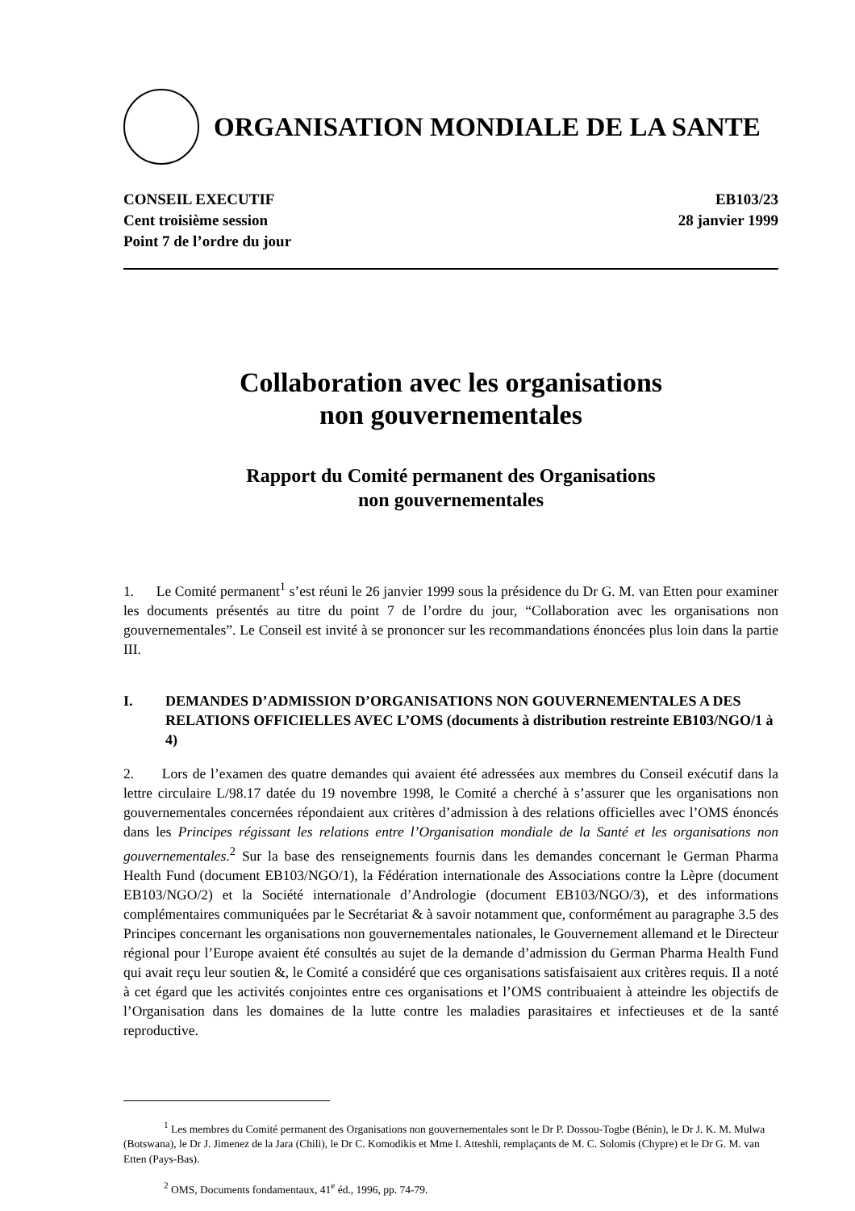ORGANISATION MONDIALE DE LA SANTE
CONSEIL EXECUTIF
Cent troisième session
Point 7 de l’ordre du jour
EB103/23
28 janvier 1999
Collaboration avec les organisations
non gouvernementales
Rapport du Comité permanent des Organisations
non gouvernementales
1. Le Comité permanent<sup>1</sup> s’est réuni le 26 janvier 1999 sous la présidence du Dr G. M. van Etten pour examiner les documents présentés au titre du point 7 de l’ordre du jour, “Collaboration avec les organisations non gouvernementales”. Le Conseil est invité à se prononcer sur les recommandations énoncées plus loin dans la partie III.
I. DEMANDES D’ADMISSION D’ORGANISATIONS NON GOUVERNEMENTALES A DES RELATIONS OFFICIELLES AVEC L’OMS (documents à distribution restreinte EB103/NGO/1 à 4)
2. Lors de l’examen des quatre demandes qui avaient été adressées aux membres du Conseil exécutif dans la lettre circulaire L/98.17 datée du 19 novembre 1998, le Comité a cherché à s’assurer que les organisations non gouvernementales concernées répondaient aux critères d’admission à des relations officielles avec l’OMS énoncés dans les Principes régissant les relations entre l’Organisation mondiale de la Santé et les organisations non gouvernementales.<sup>2</sup> Sur la base des renseignements fournis dans les demandes concernant le German Pharma Health Fund (document EB103/NGO/1), la Fédération internationale des Associations contre la Lèpre (document EB103/NGO/2) et la Société internationale d’Andrologie (document EB103/NGO/3), et des informations complémentaires communiquées par le Secrétariat & à savoir notamment que, conformément au paragraphe 3.5 des Principes concernant les organisations non gouvernementales nationales, le Gouvernement allemand et le Directeur régional pour l’Europe avaient été consultés au sujet de la demande d’admission du German Pharma Health Fund qui avait reçu leur soutien &, le Comité a considéré que ces organisations satisfaisaient aux critères requis. Il a noté à cet égard que les activités conjointes entre ces organisations et l’OMS contribuaient à atteindre les objectifs de l’Organisation dans les domaines de la lutte contre les maladies parasitaires et infectieuses et de la santé reproductive.
<sup>1</sup> Les membres du Comité permanent des Organisations non gouvernementales sont le Dr P. Dossou-Togbe (Bénin), le Dr J. K. M. Mulwa (Botswana), le Dr J. Jimenez de la Jara (Chili), le Dr C. Komodikis et Mme I. Atteshli, remplaçants de M. C. Solomis (Chypre) et le Dr G. M. van Etten (Pays-Bas).
<sup>2</sup> OMS, Documents fondamentaux, 41<sup>e</sup> éd., 1996, pp. 74-79.